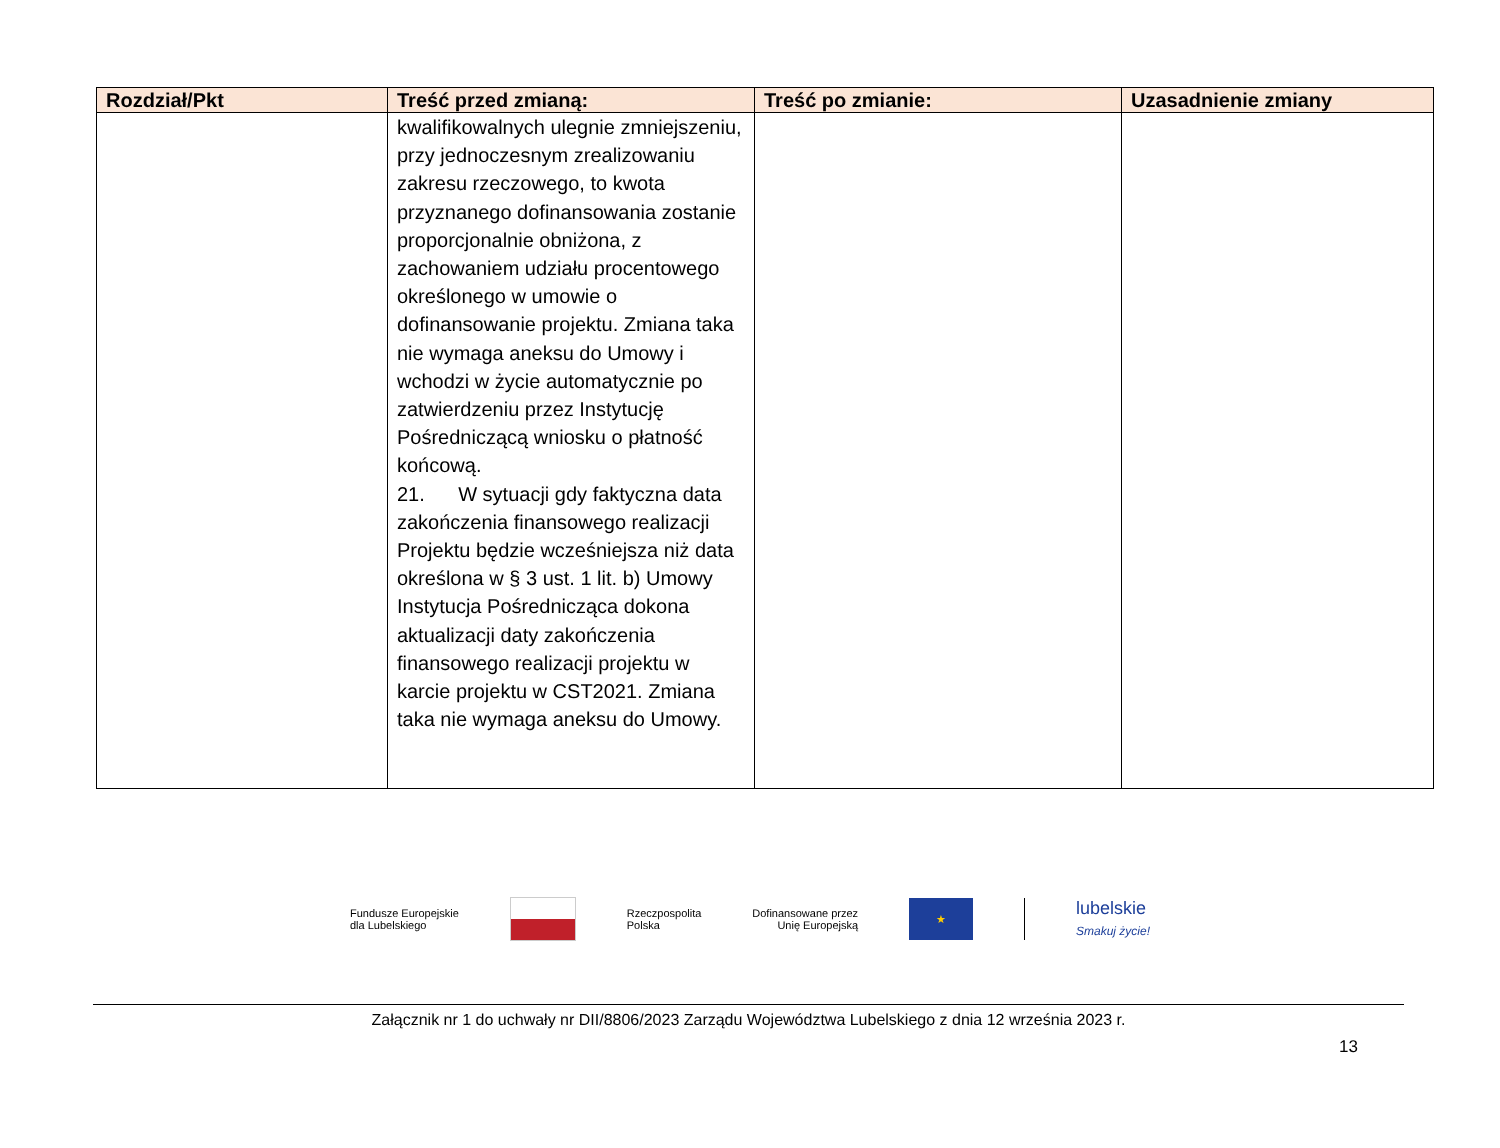| Rozdział/Pkt | Treść przed zmianą: | Treść po zmianie: | Uzasadnienie zmiany |
| --- | --- | --- | --- |
| | kwalifikowalnych ulegnie zmniejszeniu, przy jednoczesnym zrealizowaniu zakresu rzeczowego, to kwota przyznanego dofinansowania zostanie proporcjonalnie obniżona, z zachowaniem udziału procentowego określonego w umowie o dofinansowanie projektu. Zmiana taka nie wymaga aneksu do Umowy i wchodzi w życie automatycznie po zatwierdzeniu przez Instytucję Pośredniczącą wniosku o płatność końcową. 21. W sytuacji gdy faktyczna data zakończenia finansowego realizacji Projektu będzie wcześniejsza niż data określona w § 3 ust. 1 lit. b) Umowy Instytucja Pośrednicząca dokona aktualizacji daty zakończenia finansowego realizacji projektu w karcie projektu w CST2021. Zmiana taka nie wymaga aneksu do Umowy. | | |
Fundusze Europejskie
dla Lubelskiego
Rzeczpospolita
Polska
Dofinansowane przez
Unię Europejską
★
lubelskie
Smakuj życie!
Załącznik nr 1 do uchwały nr DII/8806/2023 Zarządu Województwa Lubelskiego z dnia 12 września 2023 r.
13